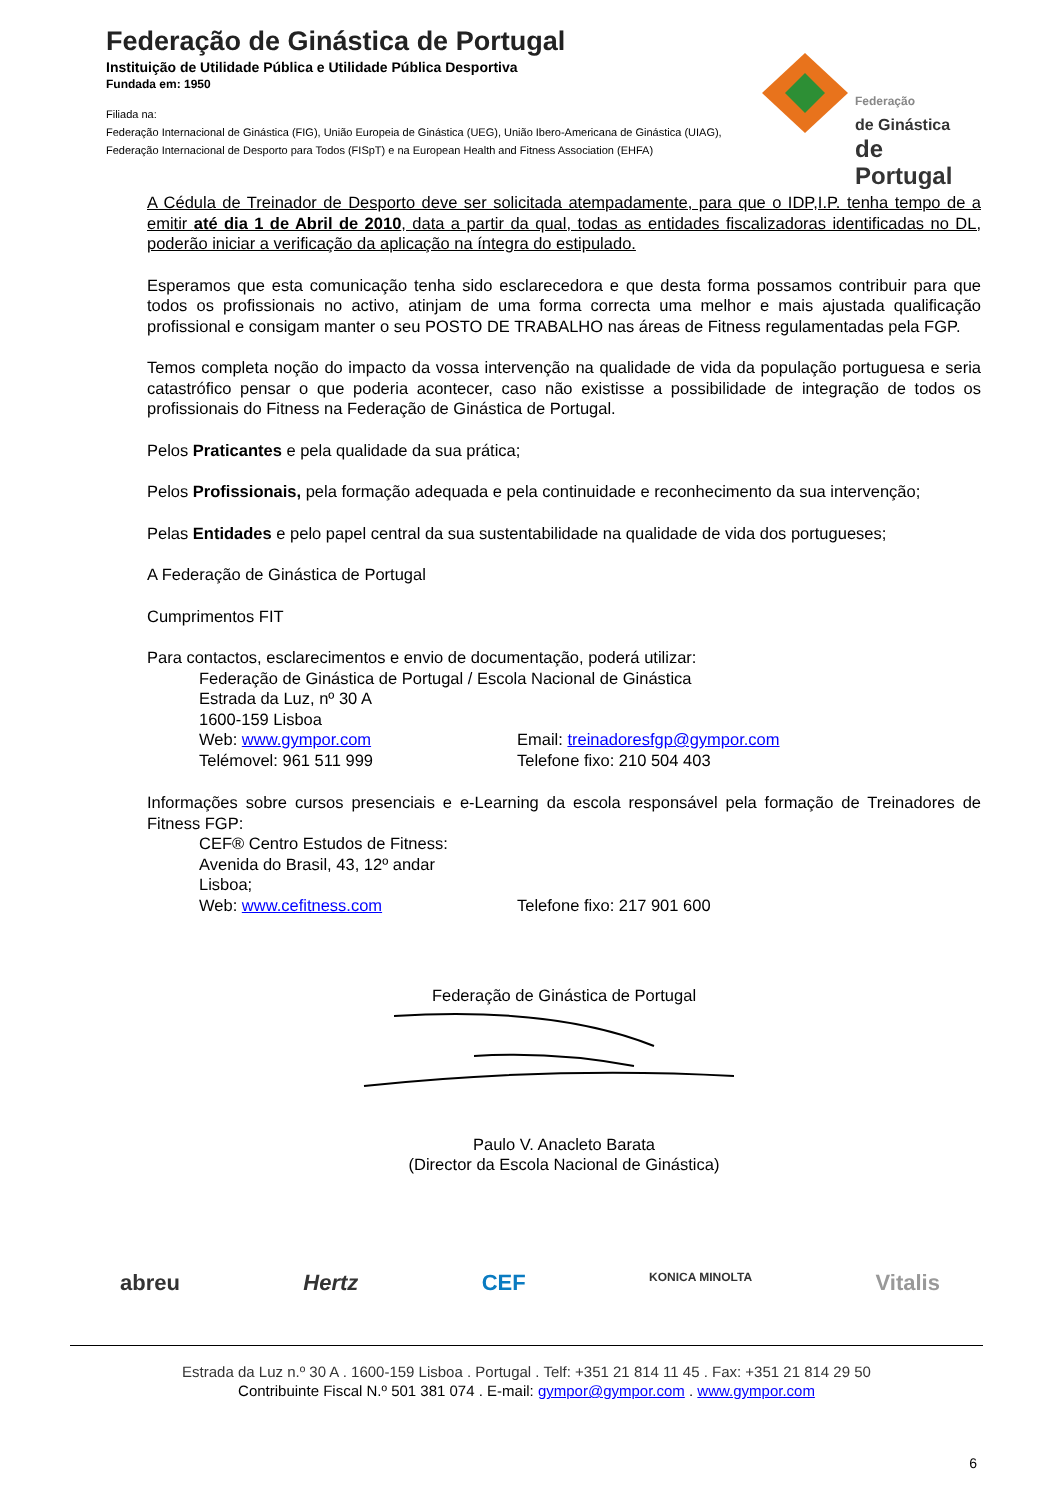Federação de Ginástica de Portugal
Instituição de Utilidade Pública e Utilidade Pública Desportiva
Fundada em: 1950
Filiada na:
Federação Internacional de Ginástica (FIG), União Europeia de Ginástica (UEG), União Ibero-Americana de Ginástica (UIAG),
Federação Internacional de Desporto para Todos (FISpT) e na European Health and Fitness Association (EHFA)
Federação
de Ginástica
de Portugal
A Cédula de Treinador de Desporto deve ser solicitada atempadamente, para que o IDP,I.P. tenha tempo de a emitir até dia 1 de Abril de 2010, data a partir da qual, todas as entidades fiscalizadoras identificadas no DL, poderão iniciar a verificação da aplicação na íntegra do estipulado.
Esperamos que esta comunicação tenha sido esclarecedora e que desta forma possamos contribuir para que todos os profissionais no activo, atinjam de uma forma correcta uma melhor e mais ajustada qualificação profissional e consigam manter o seu POSTO DE TRABALHO nas áreas de Fitness regulamentadas pela FGP.
Temos completa noção do impacto da vossa intervenção na qualidade de vida da população portuguesa e seria catastrófico pensar o que poderia acontecer, caso não existisse a possibilidade de integração de todos os profissionais do Fitness na Federação de Ginástica de Portugal.
Pelos Praticantes e pela qualidade da sua prática;
Pelos Profissionais, pela formação adequada e pela continuidade e reconhecimento da sua intervenção;
Pelas Entidades e pelo papel central da sua sustentabilidade na qualidade de vida dos portugueses;
A Federação de Ginástica de Portugal
Cumprimentos FIT
Para contactos, esclarecimentos e envio de documentação, poderá utilizar:
Federação de Ginástica de Portugal / Escola Nacional de Ginástica
Estrada da Luz, nº 30 A
1600-159 Lisboa
Web: www.gympor.com Email: treinadoresfgp@gympor.com
Telémovel: 961 511 999 Telefone fixo: 210 504 403
Informações sobre cursos presenciais e e-Learning da escola responsável pela formação de Treinadores de Fitness FGP:
CEF® Centro Estudos de Fitness:
Avenida do Brasil, 43, 12º andar
Lisboa;
Web: www.cefitness.com Telefone fixo: 217 901 600
Federação de Ginástica de Portugal
Paulo V. Anacleto Barata
(Director da Escola Nacional de Ginástica)
abreu Hertz CEF KONICA MINOLTA Vitalis
Estrada da Luz n.º 30 A . 1600-159 Lisboa . Portugal . Telf: +351 21 814 11 45 . Fax: +351 21 814 29 50
Contribuinte Fiscal N.º 501 381 074 . E-mail: gympor@gympor.com . www.gympor.com
6